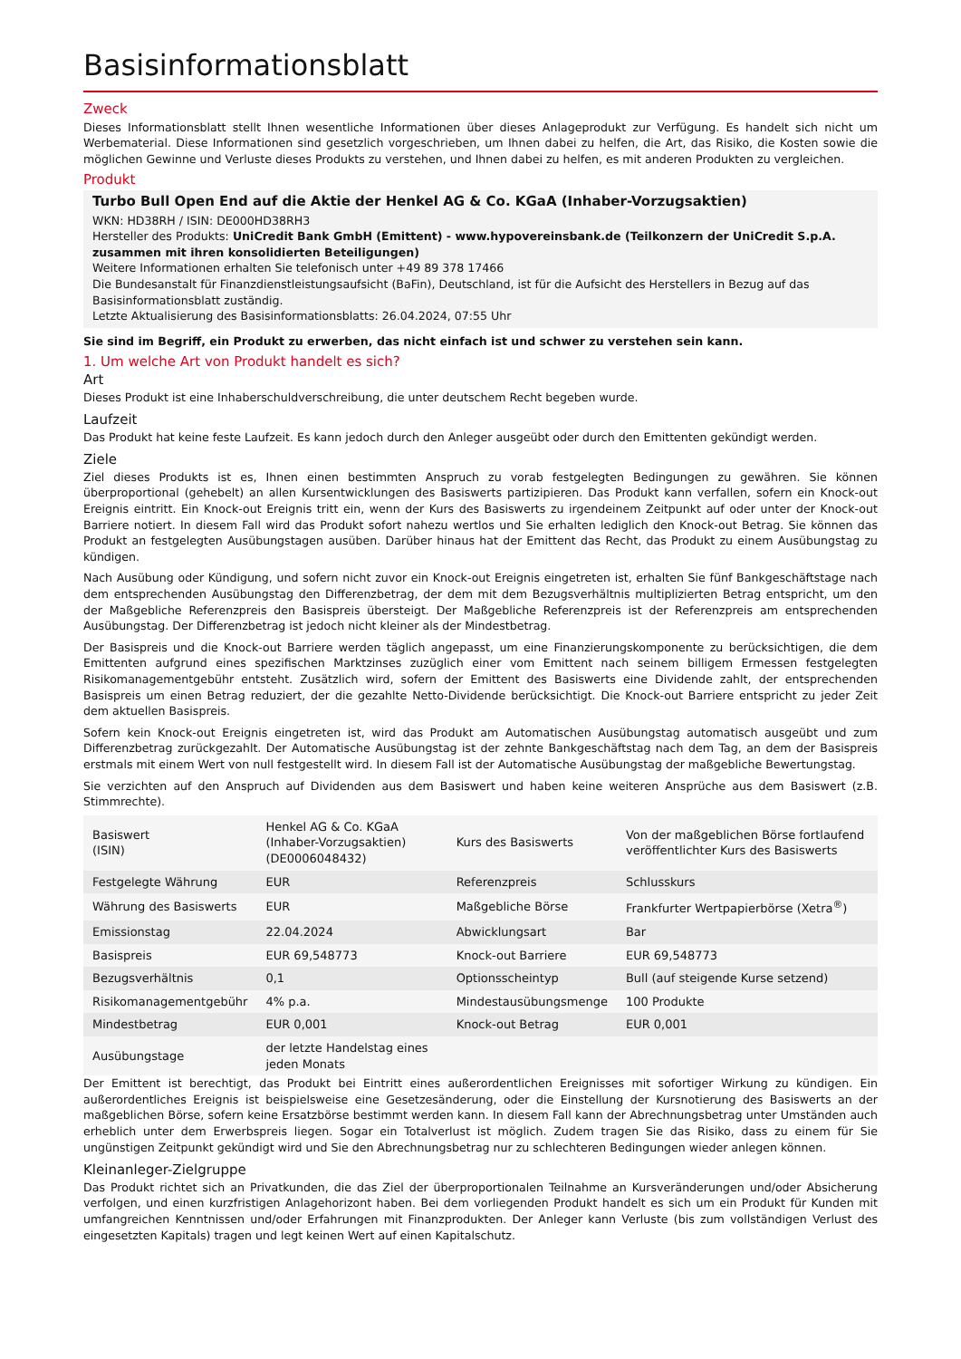Basisinformationsblatt
Zweck
Dieses Informationsblatt stellt Ihnen wesentliche Informationen über dieses Anlageprodukt zur Verfügung. Es handelt sich nicht um Werbematerial. Diese Informationen sind gesetzlich vorgeschrieben, um Ihnen dabei zu helfen, die Art, das Risiko, die Kosten sowie die möglichen Gewinne und Verluste dieses Produkts zu verstehen, und Ihnen dabei zu helfen, es mit anderen Produkten zu vergleichen.
Produkt
Turbo Bull Open End auf die Aktie der Henkel AG & Co. KGaA (Inhaber-Vorzugsaktien)
WKN: HD38RH / ISIN: DE000HD38RH3
Hersteller des Produkts: UniCredit Bank GmbH (Emittent) - www.hypovereinsbank.de (Teilkonzern der UniCredit S.p.A. zusammen mit ihren konsolidierten Beteiligungen)
Weitere Informationen erhalten Sie telefonisch unter +49 89 378 17466
Die Bundesanstalt für Finanzdienstleistungsaufsicht (BaFin), Deutschland, ist für die Aufsicht des Herstellers in Bezug auf das Basisinformationsblatt zuständig.
Letzte Aktualisierung des Basisinformationsblatts: 26.04.2024, 07:55 Uhr
Sie sind im Begriff, ein Produkt zu erwerben, das nicht einfach ist und schwer zu verstehen sein kann.
1. Um welche Art von Produkt handelt es sich?
Art
Dieses Produkt ist eine Inhaberschuldverschreibung, die unter deutschem Recht begeben wurde.
Laufzeit
Das Produkt hat keine feste Laufzeit. Es kann jedoch durch den Anleger ausgeübt oder durch den Emittenten gekündigt werden.
Ziele
Ziel dieses Produkts ist es, Ihnen einen bestimmten Anspruch zu vorab festgelegten Bedingungen zu gewähren. Sie können überproportional (gehebelt) an allen Kursentwicklungen des Basiswerts partizipieren. Das Produkt kann verfallen, sofern ein Knock-out Ereignis eintritt. Ein Knock-out Ereignis tritt ein, wenn der Kurs des Basiswerts zu irgendeinem Zeitpunkt auf oder unter der Knock-out Barriere notiert. In diesem Fall wird das Produkt sofort nahezu wertlos und Sie erhalten lediglich den Knock-out Betrag. Sie können das Produkt an festgelegten Ausübungstagen ausüben. Darüber hinaus hat der Emittent das Recht, das Produkt zu einem Ausübungstag zu kündigen.
Nach Ausübung oder Kündigung, und sofern nicht zuvor ein Knock-out Ereignis eingetreten ist, erhalten Sie fünf Bankgeschäftstage nach dem entsprechenden Ausübungstag den Differenzbetrag, der dem mit dem Bezugsverhältnis multiplizierten Betrag entspricht, um den der Maßgebliche Referenzpreis den Basispreis übersteigt. Der Maßgebliche Referenzpreis ist der Referenzpreis am entsprechenden Ausübungstag. Der Differenzbetrag ist jedoch nicht kleiner als der Mindestbetrag.
Der Basispreis und die Knock-out Barriere werden täglich angepasst, um eine Finanzierungskomponente zu berücksichtigen, die dem Emittenten aufgrund eines spezifischen Marktzinses zuzüglich einer vom Emittent nach seinem billigem Ermessen festgelegten Risikomanagementgebühr entsteht. Zusätzlich wird, sofern der Emittent des Basiswerts eine Dividende zahlt, der entsprechenden Basispreis um einen Betrag reduziert, der die gezahlte Netto-Dividende berücksichtigt. Die Knock-out Barriere entspricht zu jeder Zeit dem aktuellen Basispreis.
Sofern kein Knock-out Ereignis eingetreten ist, wird das Produkt am Automatischen Ausübungstag automatisch ausgeübt und zum Differenzbetrag zurückgezahlt. Der Automatische Ausübungstag ist der zehnte Bankgeschäftstag nach dem Tag, an dem der Basispreis erstmals mit einem Wert von null festgestellt wird. In diesem Fall ist der Automatische Ausübungstag der maßgebliche Bewertungstag.
Sie verzichten auf den Anspruch auf Dividenden aus dem Basiswert und haben keine weiteren Ansprüche aus dem Basiswert (z.B. Stimmrechte).
| Basiswert (ISIN) | Henkel AG & Co. KGaA (Inhaber-Vorzugsaktien) (DE0006048432) | Kurs des Basiswerts | Von der maßgeblichen Börse fortlaufend veröffentlichter Kurs des Basiswerts |
| Festgelegte Währung | EUR | Referenzpreis | Schlusskurs |
| Währung des Basiswerts | EUR | Maßgebliche Börse | Frankfurter Wertpapierbörse (Xetra<sup>®</sup>) |
| Emissionstag | 22.04.2024 | Abwicklungsart | Bar |
| Basispreis | EUR 69,548773 | Knock-out Barriere | EUR 69,548773 |
| Bezugsverhältnis | 0,1 | Optionsscheintyp | Bull (auf steigende Kurse setzend) |
| Risikomanagementgebühr | 4% p.a. | Mindestausübungsmenge | 100 Produkte |
| Mindestbetrag | EUR 0,001 | Knock-out Betrag | EUR 0,001 |
| Ausübungstage | der letzte Handelstag eines jeden Monats | | |
Der Emittent ist berechtigt, das Produkt bei Eintritt eines außerordentlichen Ereignisses mit sofortiger Wirkung zu kündigen. Ein außerordentliches Ereignis ist beispielsweise eine Gesetzesänderung, oder die Einstellung der Kursnotierung des Basiswerts an der maßgeblichen Börse, sofern keine Ersatzbörse bestimmt werden kann. In diesem Fall kann der Abrechnungsbetrag unter Umständen auch erheblich unter dem Erwerbspreis liegen. Sogar ein Totalverlust ist möglich. Zudem tragen Sie das Risiko, dass zu einem für Sie ungünstigen Zeitpunkt gekündigt wird und Sie den Abrechnungsbetrag nur zu schlechteren Bedingungen wieder anlegen können.
Kleinanleger-Zielgruppe
Das Produkt richtet sich an Privatkunden, die das Ziel der überproportionalen Teilnahme an Kursveränderungen und/oder Absicherung verfolgen, und einen kurzfristigen Anlagehorizont haben. Bei dem vorliegenden Produkt handelt es sich um ein Produkt für Kunden mit umfangreichen Kenntnissen und/oder Erfahrungen mit Finanzprodukten. Der Anleger kann Verluste (bis zum vollständigen Verlust des eingesetzten Kapitals) tragen und legt keinen Wert auf einen Kapitalschutz.